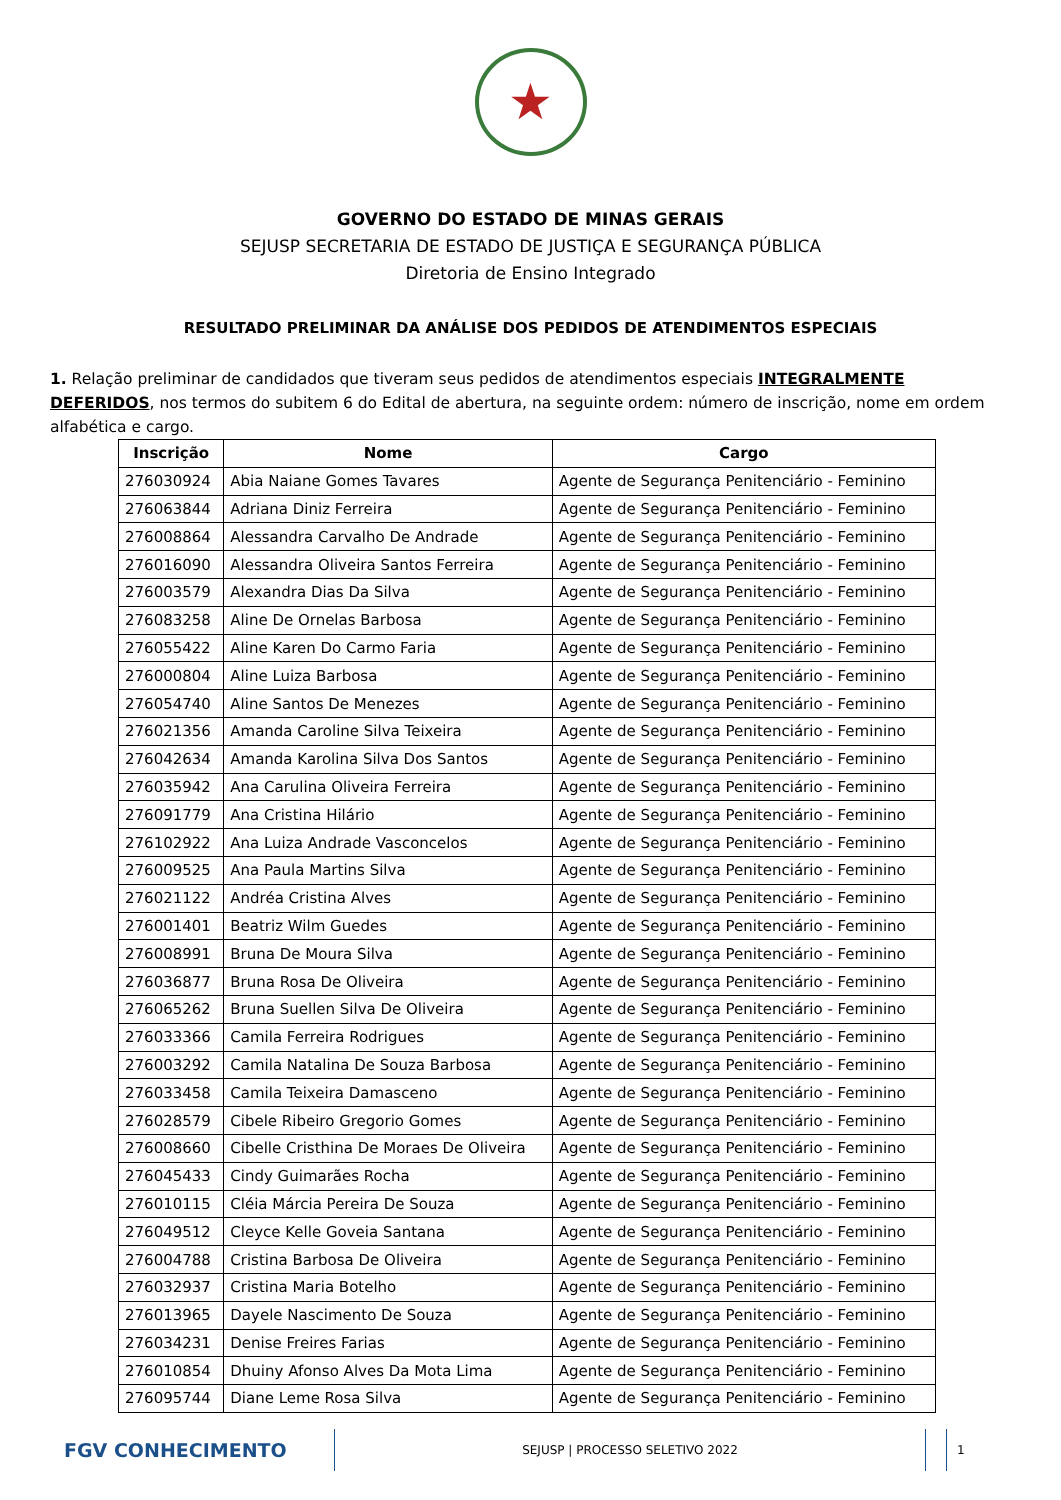★
GOVERNO DO ESTADO DE MINAS GERAIS
SEJUSP SECRETARIA DE ESTADO DE JUSTIÇA E SEGURANÇA PÚBLICA
Diretoria de Ensino Integrado
RESULTADO PRELIMINAR DA ANÁLISE DOS PEDIDOS DE ATENDIMENTOS ESPECIAIS
1. Relação preliminar de candidados que tiveram seus pedidos de atendimentos especiais INTEGRALMENTE DEFERIDOS, nos termos do subitem 6 do Edital de abertura, na seguinte ordem: número de inscrição, nome em ordem alfabética e cargo.
| Inscrição | Nome | Cargo |
| --- | --- | --- |
| 276030924 | Abia Naiane Gomes Tavares | Agente de Segurança Penitenciário - Feminino |
| 276063844 | Adriana Diniz Ferreira | Agente de Segurança Penitenciário - Feminino |
| 276008864 | Alessandra Carvalho De Andrade | Agente de Segurança Penitenciário - Feminino |
| 276016090 | Alessandra Oliveira Santos Ferreira | Agente de Segurança Penitenciário - Feminino |
| 276003579 | Alexandra Dias Da Silva | Agente de Segurança Penitenciário - Feminino |
| 276083258 | Aline De Ornelas Barbosa | Agente de Segurança Penitenciário - Feminino |
| 276055422 | Aline Karen Do Carmo Faria | Agente de Segurança Penitenciário - Feminino |
| 276000804 | Aline Luiza Barbosa | Agente de Segurança Penitenciário - Feminino |
| 276054740 | Aline Santos De Menezes | Agente de Segurança Penitenciário - Feminino |
| 276021356 | Amanda Caroline Silva Teixeira | Agente de Segurança Penitenciário - Feminino |
| 276042634 | Amanda Karolina Silva Dos Santos | Agente de Segurança Penitenciário - Feminino |
| 276035942 | Ana Carulina Oliveira Ferreira | Agente de Segurança Penitenciário - Feminino |
| 276091779 | Ana Cristina Hilário | Agente de Segurança Penitenciário - Feminino |
| 276102922 | Ana Luiza Andrade Vasconcelos | Agente de Segurança Penitenciário - Feminino |
| 276009525 | Ana Paula Martins Silva | Agente de Segurança Penitenciário - Feminino |
| 276021122 | Andréa Cristina Alves | Agente de Segurança Penitenciário - Feminino |
| 276001401 | Beatriz Wilm Guedes | Agente de Segurança Penitenciário - Feminino |
| 276008991 | Bruna De Moura Silva | Agente de Segurança Penitenciário - Feminino |
| 276036877 | Bruna Rosa De Oliveira | Agente de Segurança Penitenciário - Feminino |
| 276065262 | Bruna Suellen Silva De Oliveira | Agente de Segurança Penitenciário - Feminino |
| 276033366 | Camila Ferreira Rodrigues | Agente de Segurança Penitenciário - Feminino |
| 276003292 | Camila Natalina De Souza Barbosa | Agente de Segurança Penitenciário - Feminino |
| 276033458 | Camila Teixeira Damasceno | Agente de Segurança Penitenciário - Feminino |
| 276028579 | Cibele Ribeiro Gregorio Gomes | Agente de Segurança Penitenciário - Feminino |
| 276008660 | Cibelle Cristhina De Moraes De Oliveira | Agente de Segurança Penitenciário - Feminino |
| 276045433 | Cindy Guimarães Rocha | Agente de Segurança Penitenciário - Feminino |
| 276010115 | Cléia Márcia Pereira De Souza | Agente de Segurança Penitenciário - Feminino |
| 276049512 | Cleyce Kelle Goveia Santana | Agente de Segurança Penitenciário - Feminino |
| 276004788 | Cristina Barbosa De Oliveira | Agente de Segurança Penitenciário - Feminino |
| 276032937 | Cristina Maria Botelho | Agente de Segurança Penitenciário - Feminino |
| 276013965 | Dayele Nascimento De Souza | Agente de Segurança Penitenciário - Feminino |
| 276034231 | Denise Freires Farias | Agente de Segurança Penitenciário - Feminino |
| 276010854 | Dhuiny Afonso Alves Da Mota Lima | Agente de Segurança Penitenciário - Feminino |
| 276095744 | Diane Leme Rosa Silva | Agente de Segurança Penitenciário - Feminino |
FGV CONHECIMENTO
SEJUSP | PROCESSO SELETIVO 2022
1